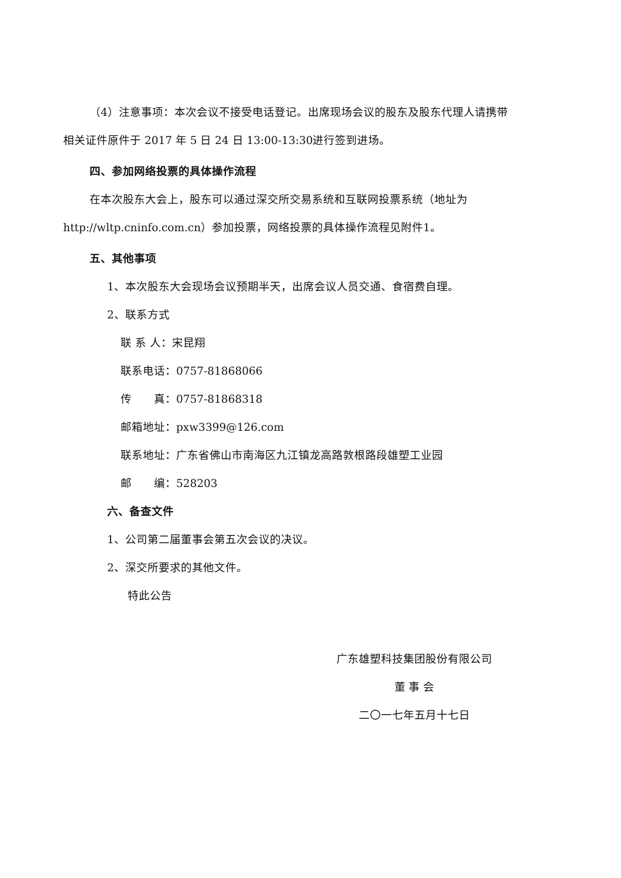（4）注意事项：本次会议不接受电话登记。出席现场会议的股东及股东代理人请携带
相关证件原件于 2017 年 5 日 24 日 13:00-13:30进行签到进场。
四、参加网络投票的具体操作流程
在本次股东大会上，股东可以通过深交所交易系统和互联网投票系统（地址为
http://wltp.cninfo.com.cn）参加投票，网络投票的具体操作流程见附件1。
五、其他事项
1、本次股东大会现场会议预期半天，出席会议人员交通、食宿费自理。
2、联系方式
联 系 人：宋昆翔
联系电话：0757-81868066
传　　真：0757-81868318
邮箱地址：pxw3399@126.com
联系地址：广东省佛山市南海区九江镇龙高路敦根路段雄塑工业园
邮　　编：528203
六、备查文件
1、公司第二届董事会第五次会议的决议。
2、深交所要求的其他文件。
特此公告
广东雄塑科技集团股份有限公司
董 事 会
二〇一七年五月十七日